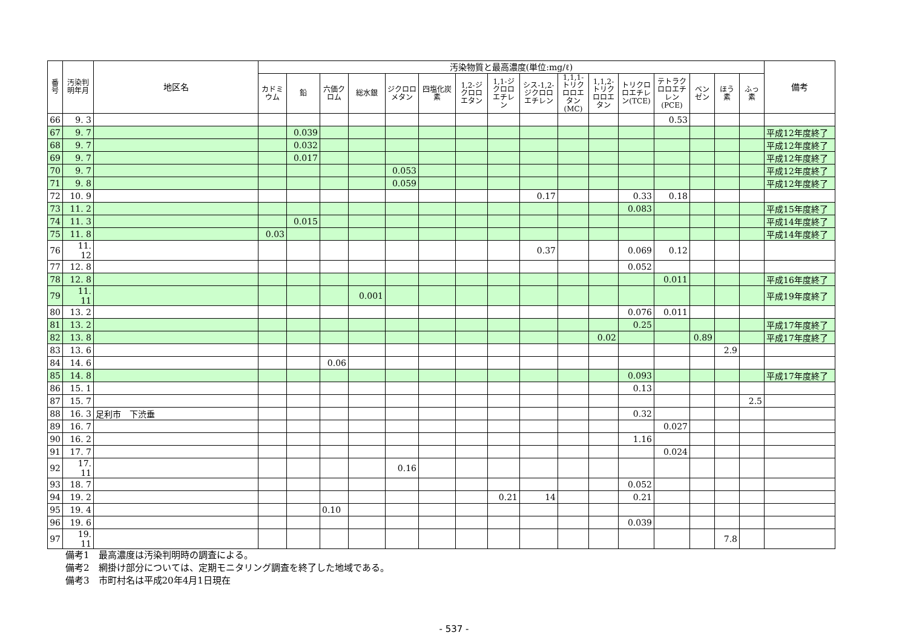| 番号 | 汚染判明年月 | 地区名 | 汚染物質と最高濃度(単位:mg/ℓ) | | | | | | | | | | | | | | | | 備考 |
| --- | --- | --- | --- | --- | --- | --- | --- | --- | --- | --- | --- | --- | --- | --- | --- | --- | --- | --- | --- |
| | | | カドミウム | 鉛 | 六価クロム | 総水銀 | ジクロロメタン | 四塩化炭素 | 1,2-ジクロロエタン | 1,1-ジクロロエチレン | シス-1,2-ジクロロエチレン | 1,1,1-トリクロロエタン(MC) | 1,1,2-トリクロロエタン | トリクロロエチレン(TCE) | テトラクロロエチレン(PCE) | ベンゼン | ほう素 | ふっ素 | |
| 66 | 9. 3 | | | | | | | | | | | | | | 0.53 | | | | |
| 67 | 9. 7 | | | 0.039 | | | | | | | | | | | | | | | 平成12年度終了 |
| 68 | 9. 7 | | | 0.032 | | | | | | | | | | | | | | | 平成12年度終了 |
| 69 | 9. 7 | | | 0.017 | | | | | | | | | | | | | | | 平成12年度終了 |
| 70 | 9. 7 | | | | | | 0.053 | | | | | | | | | | | | 平成12年度終了 |
| 71 | 9. 8 | | | | | | 0.059 | | | | | | | | | | | | 平成12年度終了 |
| 72 | 10. 9 | | | | | | | | | | 0.17 | | | 0.33 | 0.18 | | | | |
| 73 | 11. 2 | | | | | | | | | | | | | 0.083 | | | | | 平成15年度終了 |
| 74 | 11. 3 | | | 0.015 | | | | | | | | | | | | | | | 平成14年度終了 |
| 75 | 11. 8 | | 0.03 | | | | | | | | | | | | | | | | 平成14年度終了 |
| 76 | 11. 12 | | | | | | | | | | 0.37 | | | 0.069 | 0.12 | | | | |
| 77 | 12. 8 | | | | | | | | | | | | | 0.052 | | | | | |
| 78 | 12. 8 | | | | | | | | | | | | | | 0.011 | | | | 平成16年度終了 |
| 79 | 11. 11 | | | | | 0.001 | | | | | | | | | | | | | 平成19年度終了 |
| 80 | 13. 2 | | | | | | | | | | | | | 0.076 | 0.011 | | | | |
| 81 | 13. 2 | | | | | | | | | | | | | 0.25 | | | | | 平成17年度終了 |
| 82 | 13. 8 | | | | | | | | | | | | 0.02 | | | 0.89 | | | 平成17年度終了 |
| 83 | 13. 6 | | | | | | | | | | | | | | | | 2.9 | | |
| 84 | 14. 6 | | | | 0.06 | | | | | | | | | | | | | | |
| 85 | 14. 8 | | | | | | | | | | | | | 0.093 | | | | | 平成17年度終了 |
| 86 | 15. 1 | | | | | | | | | | | | | 0.13 | | | | | |
| 87 | 15. 7 | | | | | | | | | | | | | | | | | 2.5 | |
| 88 | 16. 3 | 足利市 下渋垂 | | | | | | | | | | | | 0.32 | | | | | |
| 89 | 16. 7 | | | | | | | | | | | | | | 0.027 | | | | |
| 90 | 16. 2 | | | | | | | | | | | | | 1.16 | | | | | |
| 91 | 17. 7 | | | | | | | | | | | | | | 0.024 | | | | |
| 92 | 17. 11 | | | | | | 0.16 | | | | | | | | | | | | |
| 93 | 18. 7 | | | | | | | | | | | | | 0.052 | | | | | |
| 94 | 19. 2 | | | | | | | | | 0.21 | 14 | | | 0.21 | | | | | |
| 95 | 19. 4 | | | | 0.10 | | | | | | | | | | | | | | |
| 96 | 19. 6 | | | | | | | | | | | | | 0.039 | | | | | |
| 97 | 19. 11 | | | | | | | | | | | | | | | | 7.8 | | |
備考1　最高濃度は汚染判明時の調査による。
備考2　網掛け部分については、定期モニタリング調査を終了した地域である。
備考3　市町村名は平成20年4月1日現在
- 537 -